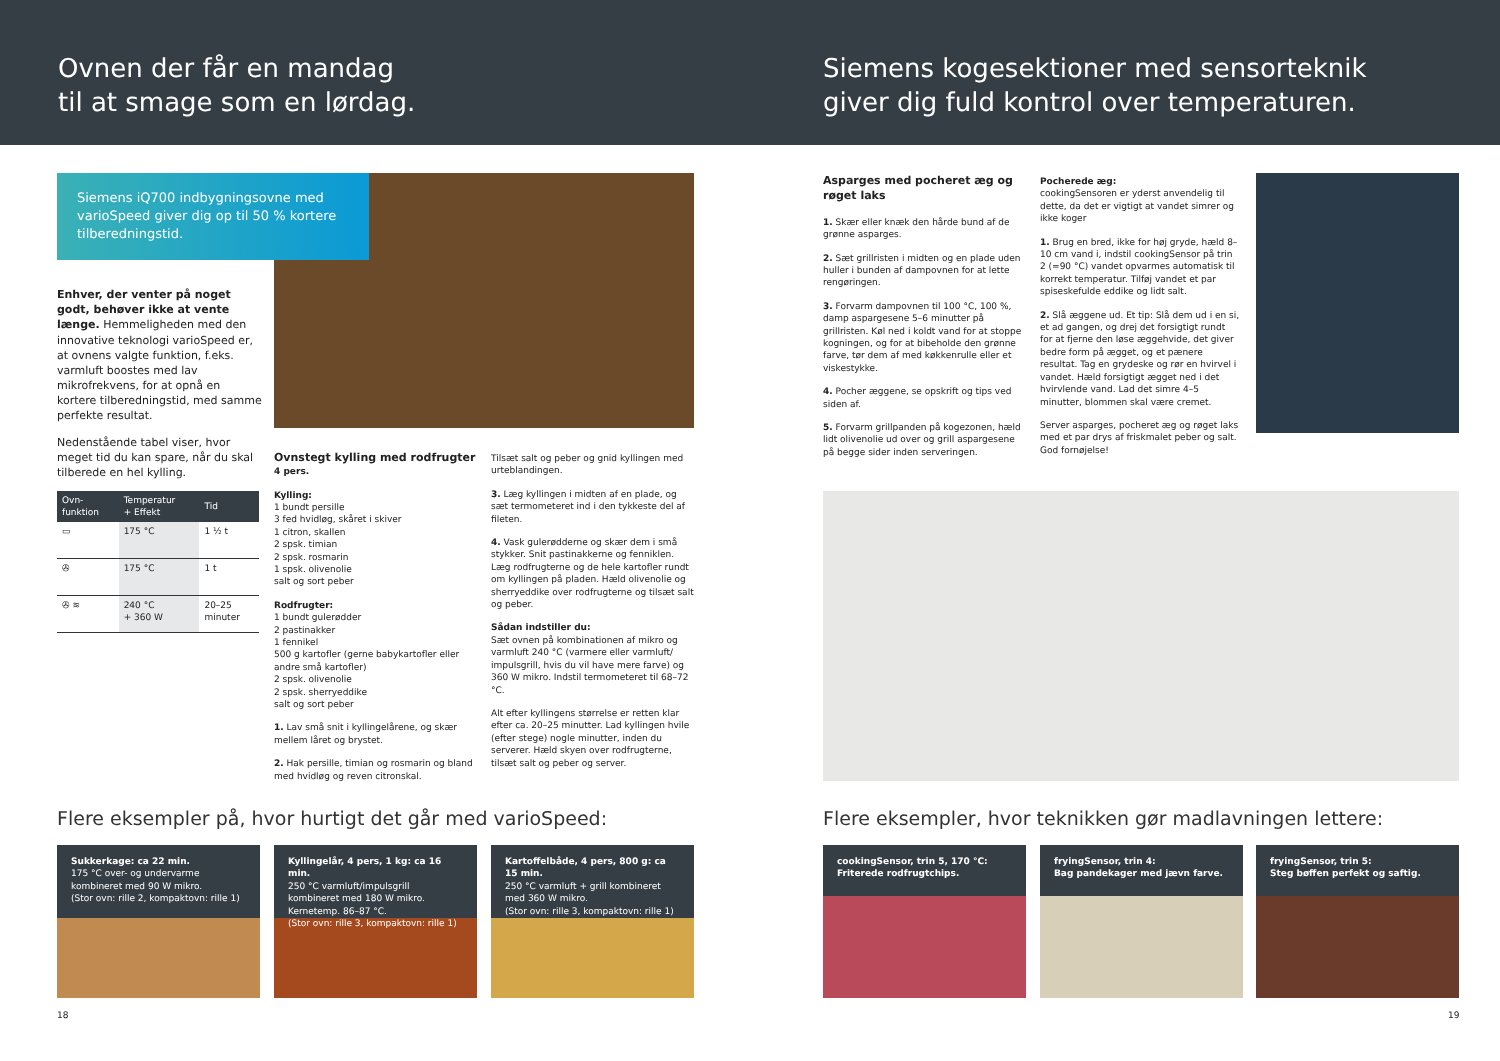Ovnen der får en mandag
til at smage som en lørdag.
Siemens kogesektioner med sensorteknik
giver dig fuld kontrol over temperaturen.
Siemens iQ700 indbygningsovne med varioSpeed giver dig op til 50 % kortere tilberedningstid.
Enhver, der venter på noget godt, behøver ikke at vente længe. Hemmeligheden med den innovative teknologi varioSpeed er, at ovnens valgte funktion, f.eks. varmluft boostes med lav mikrofrekvens, for at opnå en kortere tilberedningstid, med samme perfekte resultat.
Nedenstående tabel viser, hvor meget tid du kan spare, når du skal tilberede en hel kylling.
| Ovn- funktion | Temperatur + Effekt | Tid |
| --- | --- | --- |
| ▭ | 175 °C | 1 ½ t |
| ✇ | 175 °C | 1 t |
| ✇ ≋ | 240 °C + 360 W | 20–25 minuter |
Ovnstegt kylling med rodfrugter
4 pers.
Kylling:
1 bundt persille
3 fed hvidløg, skåret i skiver
1 citron, skallen
2 spsk. timian
2 spsk. rosmarin
1 spsk. olivenolie
salt og sort peber
Rodfrugter:
1 bundt gulerødder
2 pastinakker
1 fennikel
500 g kartofler (gerne babykartofler eller andre små kartofler)
2 spsk. olivenolie
2 spsk. sherryeddike
salt og sort peber
1. Lav små snit i kyllingelårene, og skær mellem låret og brystet.
2. Hak persille, timian og rosmarin og bland med hvidløg og reven citronskal.
Tilsæt salt og peber og gnid kyllingen med urteblandingen.
3. Læg kyllingen i midten af en plade, og sæt termometeret ind i den tykkeste del af fileten.
4. Vask gulerødderne og skær dem i små stykker. Snit pastinakkerne og fenniklen. Læg rodfrugterne og de hele kartofler rundt om kyllingen på pladen. Hæld olivenolie og sherryeddike over rodfrugterne og tilsæt salt og peber.
Sådan indstiller du:
Sæt ovnen på kombinationen af mikro og varmluft 240 °C (varmere eller varmluft/ impulsgrill, hvis du vil have mere farve) og 360 W mikro. Indstil termometeret til 68–72 °C.
Alt efter kyllingens størrelse er retten klar efter ca. 20–25 minutter. Lad kyllingen hvile (efter stege) nogle minutter, inden du serverer. Hæld skyen over rodfrugterne, tilsæt salt og peber og server.
Flere eksempler på, hvor hurtigt det går med varioSpeed:
Sukkerkage: ca 22 min.
175 °C over- og undervarme kombineret med 90 W mikro.
(Stor ovn: rille 2, kompaktovn: rille 1)
Kyllingelår, 4 pers, 1 kg: ca 16 min.
250 °C varmluft/impulsgrill kombineret med 180 W mikro. Kernetemp. 86–87 °C.
(Stor ovn: rille 3, kompaktovn: rille 1)
Kartoffelbåde, 4 pers, 800 g: ca 15 min.
250 °C varmluft + grill kombineret med 360 W mikro.
(Stor ovn: rille 3, kompaktovn: rille 1)
18
Asparges med pocheret æg og røget laks
1. Skær eller knæk den hårde bund af de grønne asparges.
2. Sæt grillristen i midten og en plade uden huller i bunden af dampovnen for at lette rengøringen.
3. Forvarm dampovnen til 100 °C, 100 %, damp aspargesene 5–6 minutter på grillristen. Køl ned i koldt vand for at stoppe kogningen, og for at bibeholde den grønne farve, tør dem af med køkkenrulle eller et viskestykke.
4. Pocher æggene, se opskrift og tips ved siden af.
5. Forvarm grillpanden på kogezonen, hæld lidt olivenolie ud over og grill aspargesene på begge sider inden serveringen.
Pocherede æg:
cookingSensoren er yderst anvendelig til dette, da det er vigtigt at vandet simrer og ikke koger
1. Brug en bred, ikke for høj gryde, hæld 8–10 cm vand i, indstil cookingSensor på trin 2 (=90 °C) vandet opvarmes automatisk til korrekt temperatur. Tilføj vandet et par spiseskefulde eddike og lidt salt.
2. Slå æggene ud. Et tip: Slå dem ud i en si, et ad gangen, og drej det forsigtigt rundt for at fjerne den løse æggehvide, det giver bedre form på ægget, og et pænere resultat. Tag en grydeske og rør en hvirvel i vandet. Hæld forsigtigt ægget ned i det hvirvlende vand. Lad det simre 4–5 minutter, blommen skal være cremet.
Server asparges, pocheret æg og røget laks med et par drys af friskmalet peber og salt. God fornøjelse!
Flere eksempler, hvor teknikken gør madlavningen lettere:
cookingSensor, trin 5, 170 °C:
Friterede rodfrugtchips.
fryingSensor, trin 4:
Bag pandekager med jævn farve.
fryingSensor, trin 5:
Steg bøffen perfekt og saftig.
19